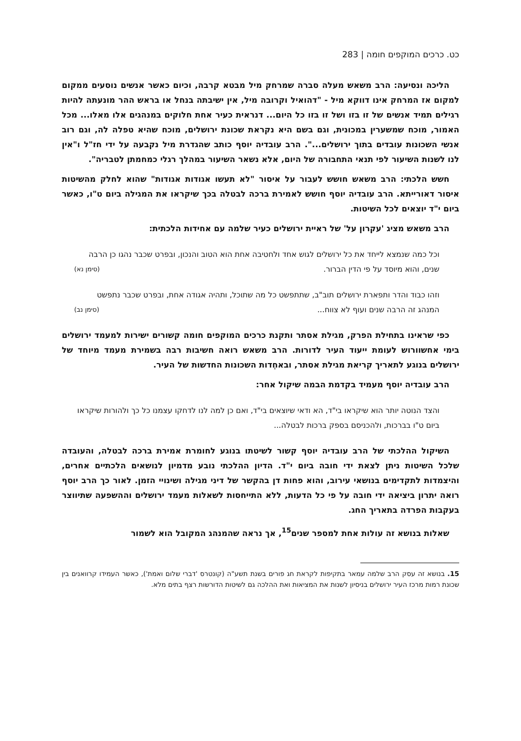כט. כרכים המוקפים חומה | 283
הליכה ונסיעה: הרב משאש מעלה סברה שמרחק מיל מבטא קרבה, וכיום כאשר אנשים נוסעים ממקום למקום אז המרחק אינו דווקא מיל - "דהואיל וקרובה מיל, אין ישיבתה בנחל או בראש ההר מונעתה להיות רגילים תמיד אנשים של זו בזו ושל זו בזו כל היום... דנראית כעיר אחת חלוקים במנהגים אלו מאלו... מכל האמור, מוכח שמשערין במכונית, וגם בשם היא נקראת שכונת ירושלים, מוכח שהיא טפלה לה, וגם רוב אנשי השכונות עובדים בתוך ירושלים...". הרב עובדיה יוסף כותב שהגדרת מיל נקבעה על ידי חז"ל ו"אין לנו לשנות השיעור לפי תנאי התחבורה של היום, אלא נשאר השיעור במהלך רגלי כמחמתן לטבריה".
חשש הלכתי: הרב משאש חושש לעבור על איסור "לא תעשו אגודות אגודות" שהוא לחלק מהשיטות איסור דאורייתא. הרב עובדיה יוסף חושש לאמירת ברכה לבטלה בכך שיקראו את המגילה ביום ט"ו, כאשר ביום י"ד יוצאים לכל השיטות.
הרב משאש מציג 'עקרון על' של ראיית ירושלים כעיר שלמה עם אחידות הלכתית:
וכל כמה שנמצא לייחד את כל ירושלים לגוש אחד ולחטיבה אחת הוא הטוב והנכון, ובפרט שכבר נהגו כן הרבה שנים, והוא מיוסד על פי הדין הברור. (סימן נא)
וזהו כבוד והדר ותפארת ירושלים תוב"ב, שתתפשט כל מה שתוכל, ותהיה אגודה אחת, ובפרט שכבר נתפשט המנהג זה הרבה שנים ועוף לא צווח... (סימן נב)
כפי שראינו בתחילת הפרק, מגילת אסתר ותקנת כרכים המוקפים חומה קשורים ישירות למעמד ירושלים בימי אחשוורוש לעומת ייעוד העיר לדורות. הרב משאש רואה חשיבות רבה בשמירת מעמד מיוחד של ירושלים בנוגע לתאריך קריאת מגילת אסתר, ובאחְדות השכונות החדשות של העיר.
הרב עובדיה יוסף מעמיד בקדמת הבמה שיקול אחר:
והצד הנוטה יותר הוא שיקראו בי"ד, הא ודאי שיוצאים בי"ד, ואם כן למה לנו לדחקו עצמנו כל כך ולהורות שיקראו ביום ט"ו בברכות, ולהכניסם בספק ברכות לבטלה...
השיקול ההלכתי של הרב עובדיה יוסף קשור לשיטתו בנוגע לחומרת אמירת ברכה לבטלה, והעובדה שלכל השיטות ניתן לצאת ידי חובה ביום י"ד. הדיון ההלכתי נובע מדמיון לנושאים הלכתיים אחרים, והיצמדות לתקדימים בנושאי עירוב, והוא פחות דן בהקשר של דיני מגילה ושינויי הזמן. לאור כך הרב יוסף רואה יתרון ביציאה ידי חובה על פי כל הדעות, ללא התייחסות לשאלות מעמד ירושלים וההשפעה שתיווצר בעקבות הפרדה בתאריך החג.
שאלות בנושא זה עולות אחת למספר שנים<sup>15</sup>, אך נראה שהמנהג המקובל הוא לשמור
15. בנושא זה עסק הרב שלמה עמאר בתקיפות לקראת חג פורים בשנת תשע"ה (קונטרס 'דברי שלום ואמת'), כאשר העמידו קרוואנים בין שכונת רמות מרכז העיר ירושלים בניסיון לשנות את המציאות ואת ההלכה גם לשיטות הדורשות רצף בתים מלא.